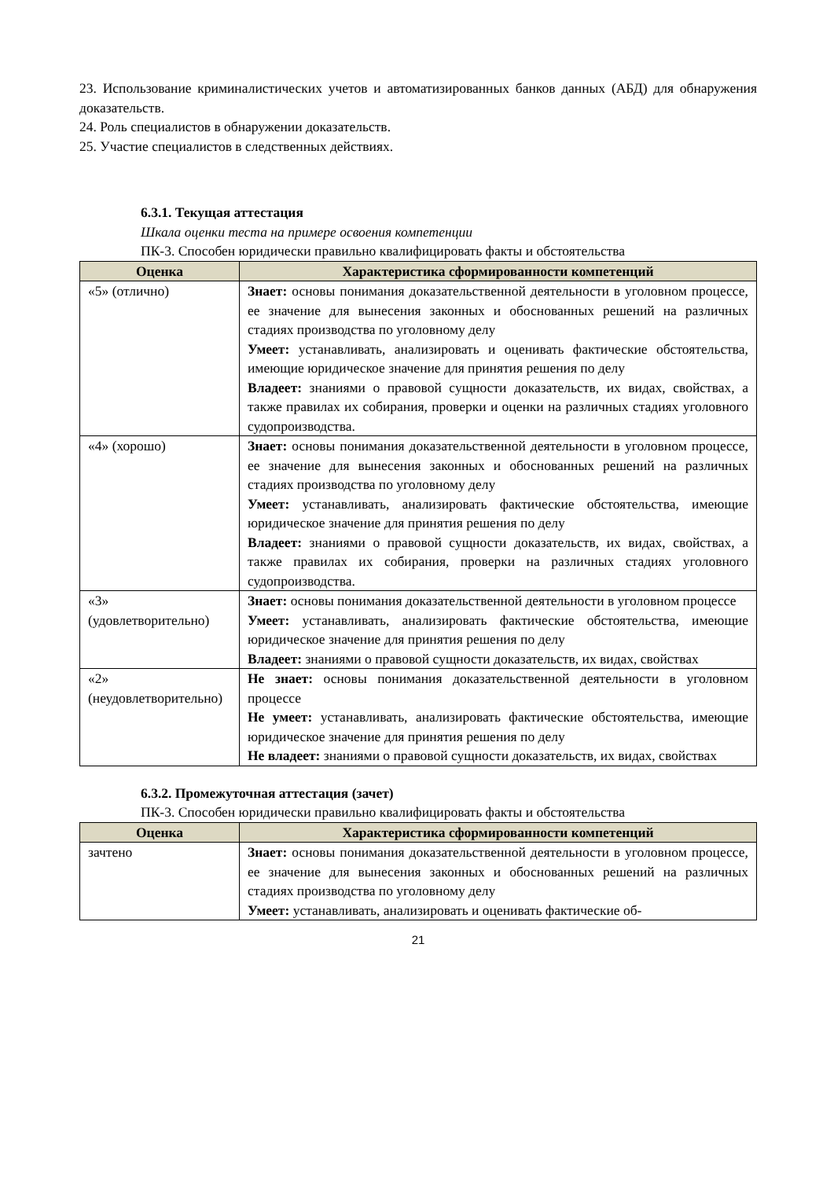23. Использование криминалистических учетов и автоматизированных банков данных (АБД) для обнаружения доказательств.
24. Роль специалистов в обнаружении доказательств.
25. Участие специалистов в следственных действиях.
6.3.1. Текущая аттестация
Шкала оценки теста на примере освоения компетенции
ПК-3. Способен юридически правильно квалифицировать факты и обстоятельства
| Оценка | Характеристика сформированности компетенций |
| --- | --- |
| «5» (отлично) | Знает: основы понимания доказательственной деятельности в уголовном процессе, ее значение для вынесения законных и обоснованных решений на различных стадиях производства по уголовному делу Умеет: устанавливать, анализировать и оценивать фактические обстоятельства, имеющие юридическое значение для принятия решения по делу Владеет: знаниями о правовой сущности доказательств, их видах, свойствах, а также правилах их собирания, проверки и оценки на различных стадиях уголовного судопроизводства. |
| «4» (хорошо) | Знает: основы понимания доказательственной деятельности в уголовном процессе, ее значение для вынесения законных и обоснованных решений на различных стадиях производства по уголовному делу Умеет: устанавливать, анализировать фактические обстоятельства, имеющие юридическое значение для принятия решения по делу Владеет: знаниями о правовой сущности доказательств, их видах, свойствах, а также правилах их собирания, проверки на различных стадиях уголовного судопроизводства. |
| «3» (удовлетворительно) | Знает: основы понимания доказательственной деятельности в уголовном процессе Умеет: устанавливать, анализировать фактические обстоятельства, имеющие юридическое значение для принятия решения по делу Владеет: знаниями о правовой сущности доказательств, их видах, свойствах |
| «2» (неудовлетворительно) | Не знает: основы понимания доказательственной деятельности в уголовном процессе Не умеет: устанавливать, анализировать фактические обстоятельства, имеющие юридическое значение для принятия решения по делу Не владеет: знаниями о правовой сущности доказательств, их видах, свойствах |
6.3.2. Промежуточная аттестация (зачет)
ПК-3. Способен юридически правильно квалифицировать факты и обстоятельства
| Оценка | Характеристика сформированности компетенций |
| --- | --- |
| зачтено | Знает: основы понимания доказательственной деятельности в уголовном процессе, ее значение для вынесения законных и обоснованных решений на различных стадиях производства по уголовному делу Умеет: устанавливать, анализировать и оценивать фактические об- |
21